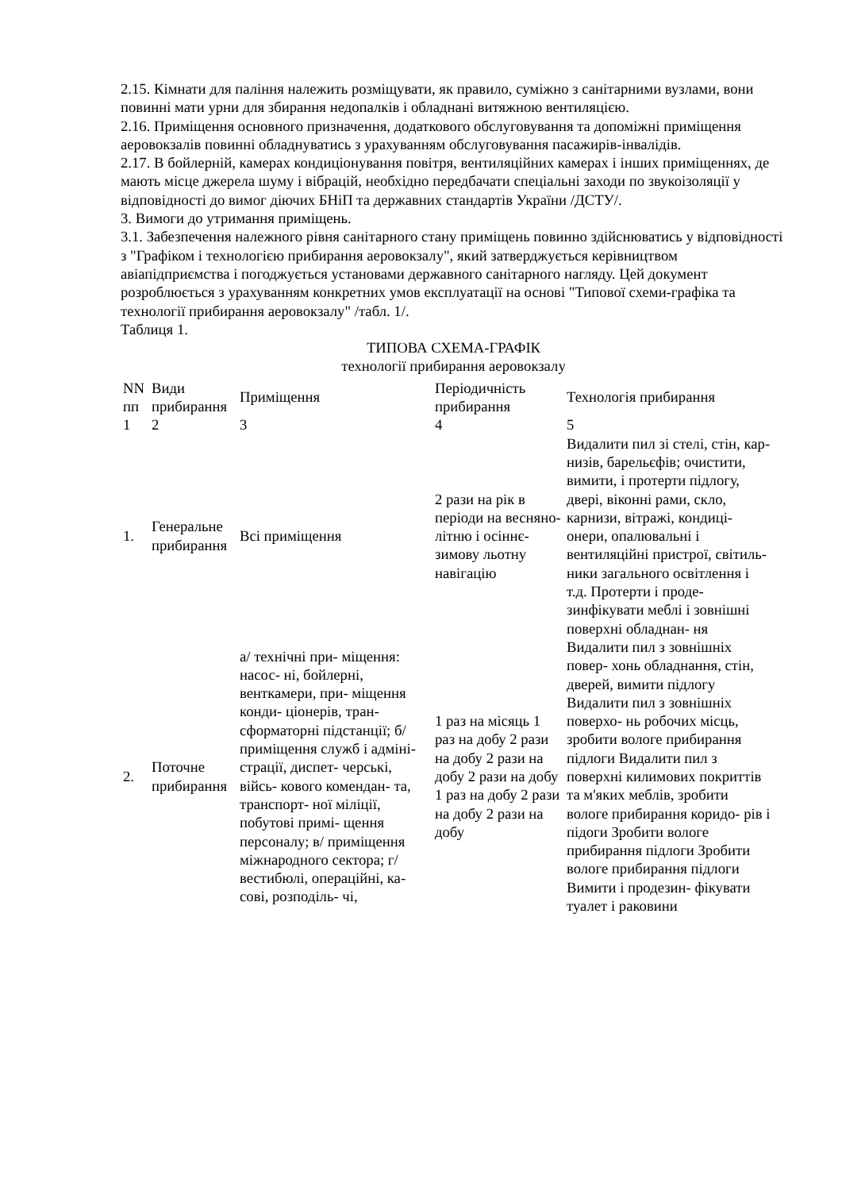2.15. Кімнати для паління належить розміщувати, як правило, суміжно з санітарними вузлами, вони повинні мати урни для збирання недопалків і обладнані витяжною вентиляцією.
2.16. Приміщення основного призначення, додаткового обслуговування та допоміжні приміщення аеровокзалів повинні обладнуватись з урахуванням обслуговування пасажирів-інвалідів.
2.17. В бойлерній, камерах кондиціонування повітря, вентиляційних камерах і інших приміщеннях, де мають місце джерела шуму і вібрацій, необхідно передбачати спеціальні заходи по звукоізоляції у відповідності до вимог діючих БНіП та державних стандартів України /ДСТУ/.
3. Вимоги до утримання приміщень.
3.1. Забезпечення належного рівня санітарного стану приміщень повинно здійснюватись у відповідності з "Графіком і технологією прибирання аеровокзалу", який затверджується керівництвом авіапідприємства і погоджується установами державного санітарного нагляду. Цей документ розроблюється з урахуванням конкретних умов експлуатації на основі "Типової схеми-графіка та технології прибирання аеровокзалу" /табл. 1/.
Таблиця 1.
ТИПОВА СХЕМА-ГРАФІК
технології прибирання аеровокзалу
| NN пп | Види прибирання | Приміщення | Періодичність прибирання | Технологія прибирання |
| --- | --- | --- | --- | --- |
| 1 | 2 | 3 | 4 | 5 |
| 1. | Генеральне прибирання | Всі приміщення | 2 рази на рік в періоди на весняно-літню і осіннє- зимову льотну навігацію | Видалити пил зі стелі, стін, кар- низів, барельєфів; очистити, вимити, і протерти підлогу, двері, віконні рами, скло, карнизи, вітражі, кондиці- онери, опалювальні і вентиляційні пристрої, світиль- ники загального освітлення і т.д. Протерти і проде- зинфікувати меблі і зовнішні поверхні обладнан- ня |
| 2. | Поточне прибирання | а/ технічні при- міщення: насос- ні, бойлерні, венткамери, при- міщення конди- ціонерів, тран- сформаторні підстанції; б/ приміщення служб і адміні- страції, диспет- черські, війсь- кового комендан- та, транспорт- ної міліції, побутові примі- щення персоналу; в/ приміщення міжнародного сектора; г/ вестибюлі, операційні, ка- сові, розподіль- чі, | 1 раз на місяць 1 раз на добу 2 рази на добу 2 рази на добу 2 рази на добу 1 раз на добу 2 рази на добу 2 рази на добу | Видалити пил з зовнішніх повер- хонь обладнання, стін, дверей, вимити підлогу Видалити пил з зовнішніх поверхо- нь робочих місць, зробити вологе прибирання підлоги Видалити пил з поверхні килимових покриттів та м'яких меблів, зробити вологе прибирання коридо- рів і підоги Зробити вологе прибирання підлоги Зробити вологе прибирання підлоги Вимити і продезин- фікувати туалет і раковини |